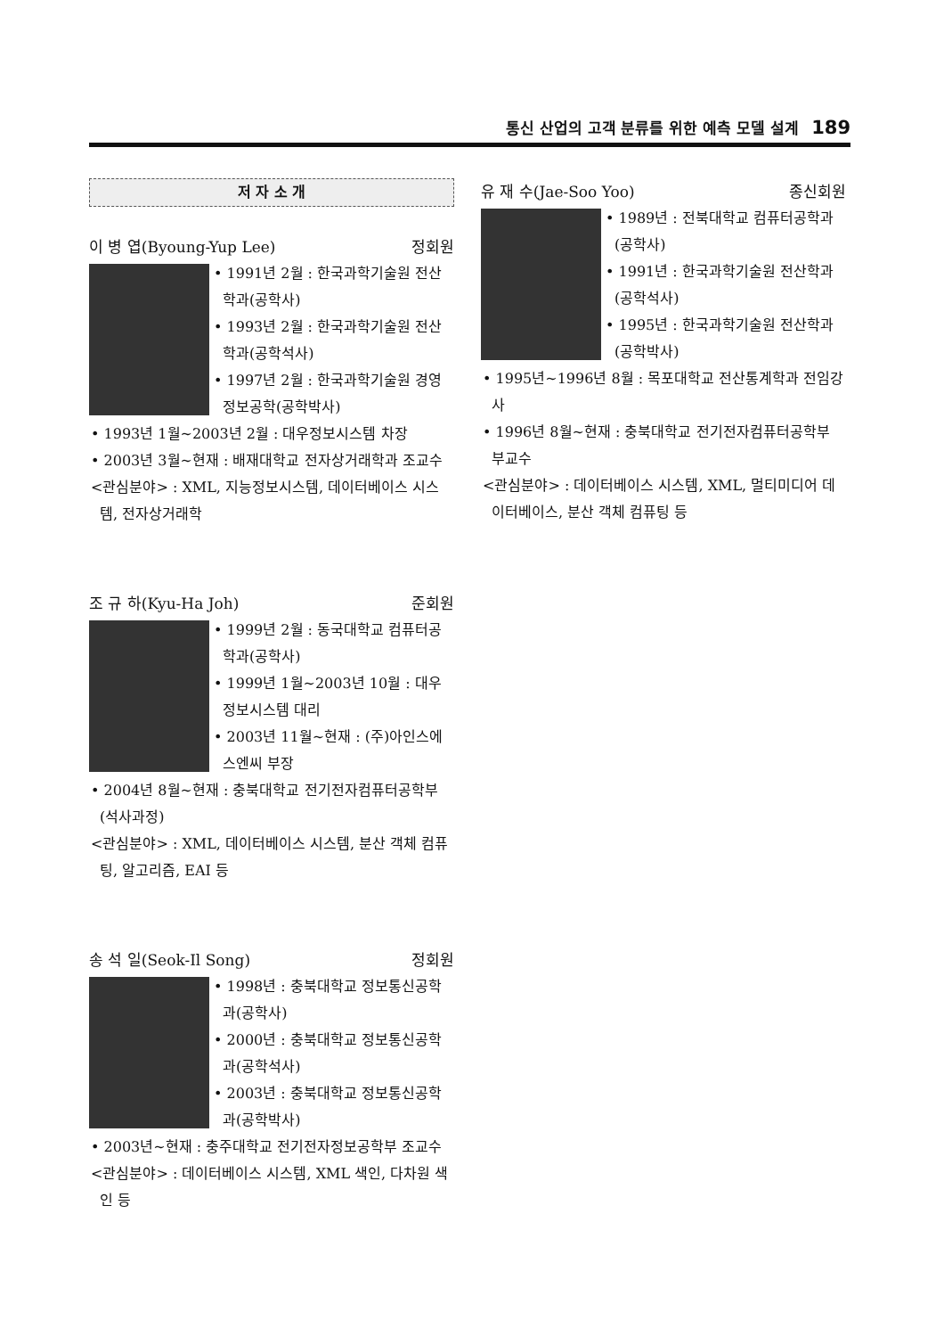통신 산업의 고객 분류를 위한 예측 모델 설계 189
저 자 소 개
이 병 엽(Byoung-Yup Lee) 정회원
• 1991년 2월 : 한국과학기술원 전산학과(공학사)
• 1993년 2월 : 한국과학기술원 전산학과(공학석사)
• 1997년 2월 : 한국과학기술원 경영정보공학(공학박사)
• 1993년 1월~2003년 2월 : 대우정보시스템 차장
• 2003년 3월~현재 : 배재대학교 전자상거래학과 조교수
<관심분야> : XML, 지능정보시스템, 데이터베이스 시스템, 전자상거래학
조 규 하(Kyu-Ha Joh) 준회원
• 1999년 2월 : 동국대학교 컴퓨터공학과(공학사)
• 1999년 1월~2003년 10월 : 대우정보시스템 대리
• 2003년 11월~현재 : (주)아인스에스엔씨 부장
• 2004년 8월~현재 : 충북대학교 전기전자컴퓨터공학부(석사과정)
<관심분야> : XML, 데이터베이스 시스템, 분산 객체 컴퓨팅, 알고리즘, EAI 등
송 석 일(Seok-Il Song) 정회원
• 1998년 : 충북대학교 정보통신공학과(공학사)
• 2000년 : 충북대학교 정보통신공학과(공학석사)
• 2003년 : 충북대학교 정보통신공학과(공학박사)
• 2003년~현재 : 충주대학교 전기전자정보공학부 조교수
<관심분야> : 데이터베이스 시스템, XML 색인, 다차원 색인 등
유 재 수(Jae-Soo Yoo) 종신회원
• 1989년 : 전북대학교 컴퓨터공학과(공학사)
• 1991년 : 한국과학기술원 전산학과(공학석사)
• 1995년 : 한국과학기술원 전산학과(공학박사)
• 1995년~1996년 8월 : 목포대학교 전산통계학과 전임강사
• 1996년 8월~현재 : 충북대학교 전기전자컴퓨터공학부 부교수
<관심분야> : 데이터베이스 시스템, XML, 멀티미디어 데이터베이스, 분산 객체 컴퓨팅 등